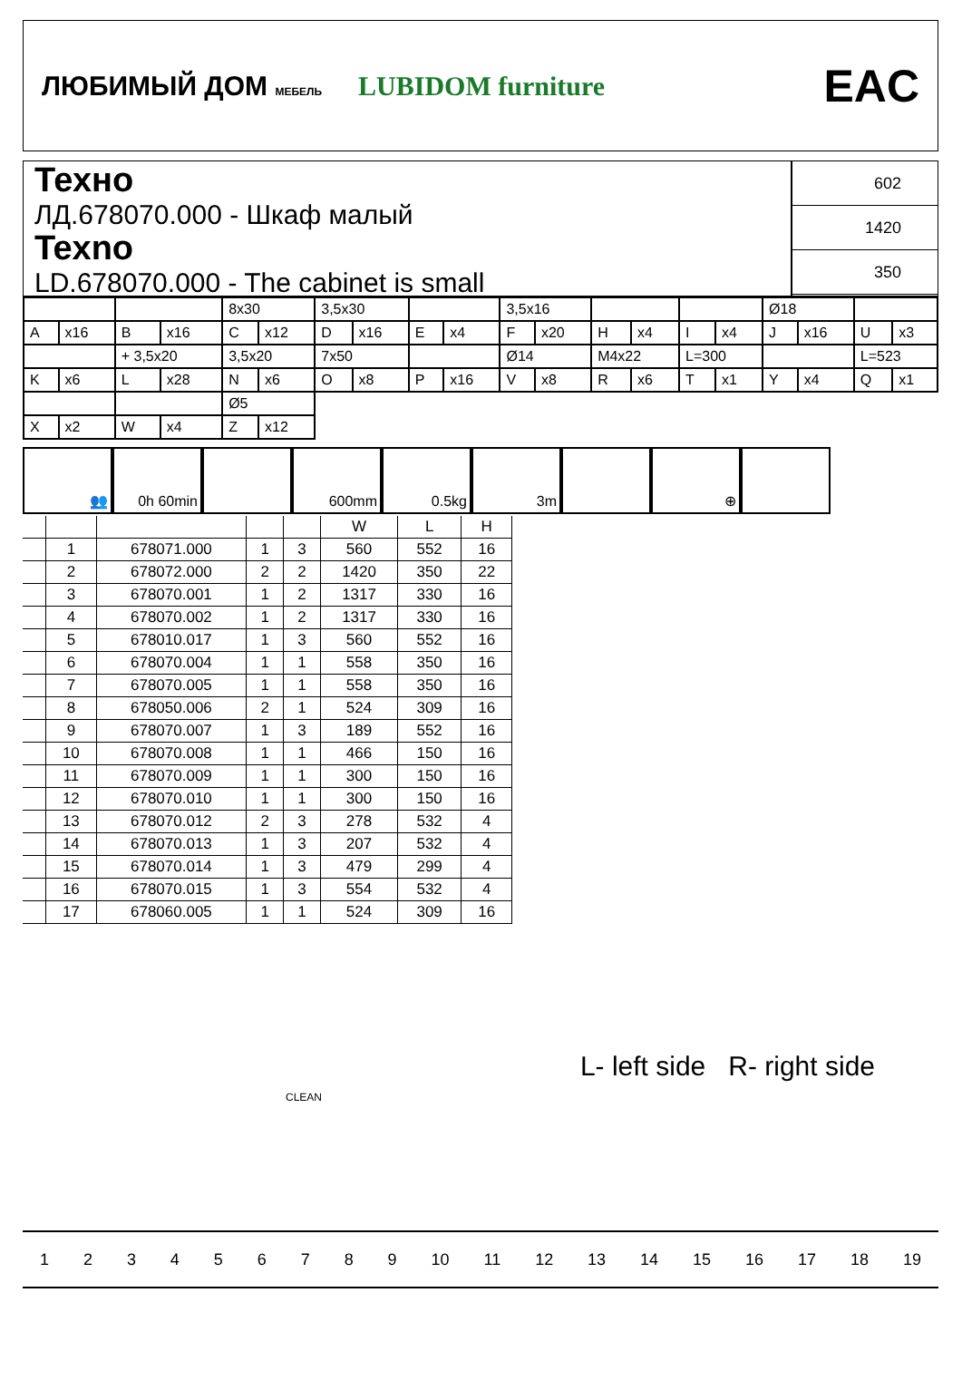ЛЮБИМЫЙ ДОМ МЕБЕЛЬ LUBIDOM furniture EAC
Техно
ЛД.678070.000 - Шкаф малый
Texno
LD.678070.000 - The cabinet is small
602
1420
350
| | | | | 8x30 | | 3,5x30 | | | | 3,5x16 | | | | | | Ø18 | | | |
| A | x16 | B | x16 | C | x12 | D | x16 | E | x4 | F | x20 | H | x4 | I | x4 | J | x16 | U | x3 |
| | | + 3,5x20 | | 3,5x20 | | 7x50 | | | | Ø14 | | M4x22 | | L=300 | | | | L=523 | |
| K | x6 | L | x28 | N | x6 | O | x8 | P | x16 | V | x8 | R | x6 | T | x1 | Y | x4 | Q | x1 |
| | | | | Ø5 | | | | | | | | | | | | | | | |
| X | x2 | W | x4 | Z | x12 | | | | | | | | | | | | | | |
👥 0h 60min 600mm 0.5kg 3m ⊕
| | | | | | W | L | H |
| --- | --- | --- | --- | --- | --- | --- | --- |
| | 1 | 678071.000 | 1 | 3 | 560 | 552 | 16 |
| | 2 | 678072.000 | 2 | 2 | 1420 | 350 | 22 |
| | 3 | 678070.001 | 1 | 2 | 1317 | 330 | 16 |
| | 4 | 678070.002 | 1 | 2 | 1317 | 330 | 16 |
| | 5 | 678010.017 | 1 | 3 | 560 | 552 | 16 |
| | 6 | 678070.004 | 1 | 1 | 558 | 350 | 16 |
| | 7 | 678070.005 | 1 | 1 | 558 | 350 | 16 |
| | 8 | 678050.006 | 2 | 1 | 524 | 309 | 16 |
| | 9 | 678070.007 | 1 | 3 | 189 | 552 | 16 |
| | 10 | 678070.008 | 1 | 1 | 466 | 150 | 16 |
| | 11 | 678070.009 | 1 | 1 | 300 | 150 | 16 |
| | 12 | 678070.010 | 1 | 1 | 300 | 150 | 16 |
| | 13 | 678070.012 | 2 | 3 | 278 | 532 | 4 |
| | 14 | 678070.013 | 1 | 3 | 207 | 532 | 4 |
| | 15 | 678070.014 | 1 | 3 | 479 | 299 | 4 |
| | 16 | 678070.015 | 1 | 3 | 554 | 532 | 4 |
| | 17 | 678060.005 | 1 | 1 | 524 | 309 | 16 |
L- left side R- right side
CLEAN
123456789 10 11 12 13 14 15 16 17 18 19